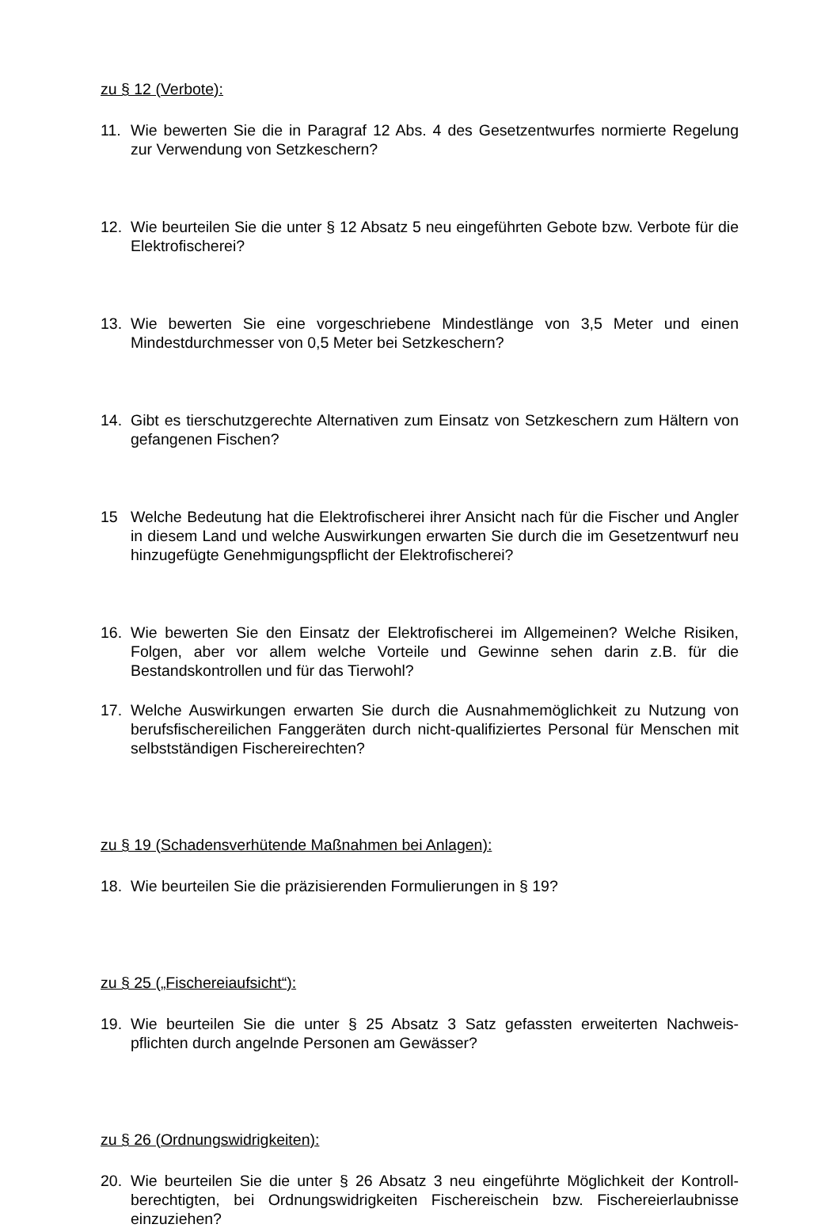zu § 12 (Verbote):
11. Wie bewerten Sie die in Paragraf 12 Abs. 4 des Gesetzentwurfes normierte Regelung zur Verwendung von Setzkeschern?
12. Wie beurteilen Sie die unter § 12 Absatz 5 neu eingeführten Gebote bzw. Verbote für die Elektrofischerei?
13. Wie bewerten Sie eine vorgeschriebene Mindestlänge von 3,5 Meter und einen Mindestdurchmesser von 0,5 Meter bei Setzkeschern?
14. Gibt es tierschutzgerechte Alternativen zum Einsatz von Setzkeschern zum Hältern von gefangenen Fischen?
15 Welche Bedeutung hat die Elektrofischerei ihrer Ansicht nach für die Fischer und Angler in diesem Land und welche Auswirkungen erwarten Sie durch die im Gesetzentwurf neu hinzugefügte Genehmigungspflicht der Elektrofischerei?
16. Wie bewerten Sie den Einsatz der Elektrofischerei im Allgemeinen? Welche Risiken, Folgen, aber vor allem welche Vorteile und Gewinne sehen darin z.B. für die Bestandskontrollen und für das Tierwohl?
17. Welche Auswirkungen erwarten Sie durch die Ausnahmemöglichkeit zu Nutzung von berufsfischereilichen Fanggeräten durch nicht-qualifiziertes Personal für Menschen mit selbstständigen Fischereirechten?
zu § 19 (Schadensverhütende Maßnahmen bei Anlagen):
18. Wie beurteilen Sie die präzisierenden Formulierungen in § 19?
zu § 25 („Fischereiaufsicht“):
19. Wie beurteilen Sie die unter § 25 Absatz 3 Satz gefassten erweiterten Nachweis-pflichten durch angelnde Personen am Gewässer?
zu § 26 (Ordnungswidrigkeiten):
20. Wie beurteilen Sie die unter § 26 Absatz 3 neu eingeführte Möglichkeit der Kontroll-berechtigten, bei Ordnungswidrigkeiten Fischereischein bzw. Fischereierlaubnisse einzuziehen?